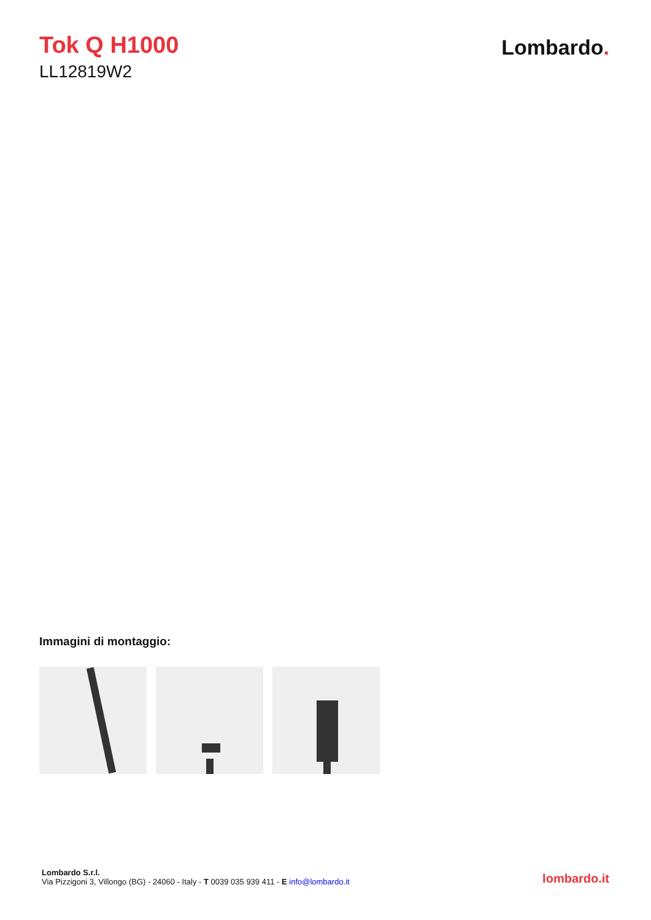Tok Q H1000
LL12819W2
Lombardo.
Immagini di montaggio:
Lombardo S.r.l.
Via Pizzigoni 3, Villongo (BG) - 24060 - Italy - T 0039 035 939 411 - E info@lombardo.it
lombardo.it